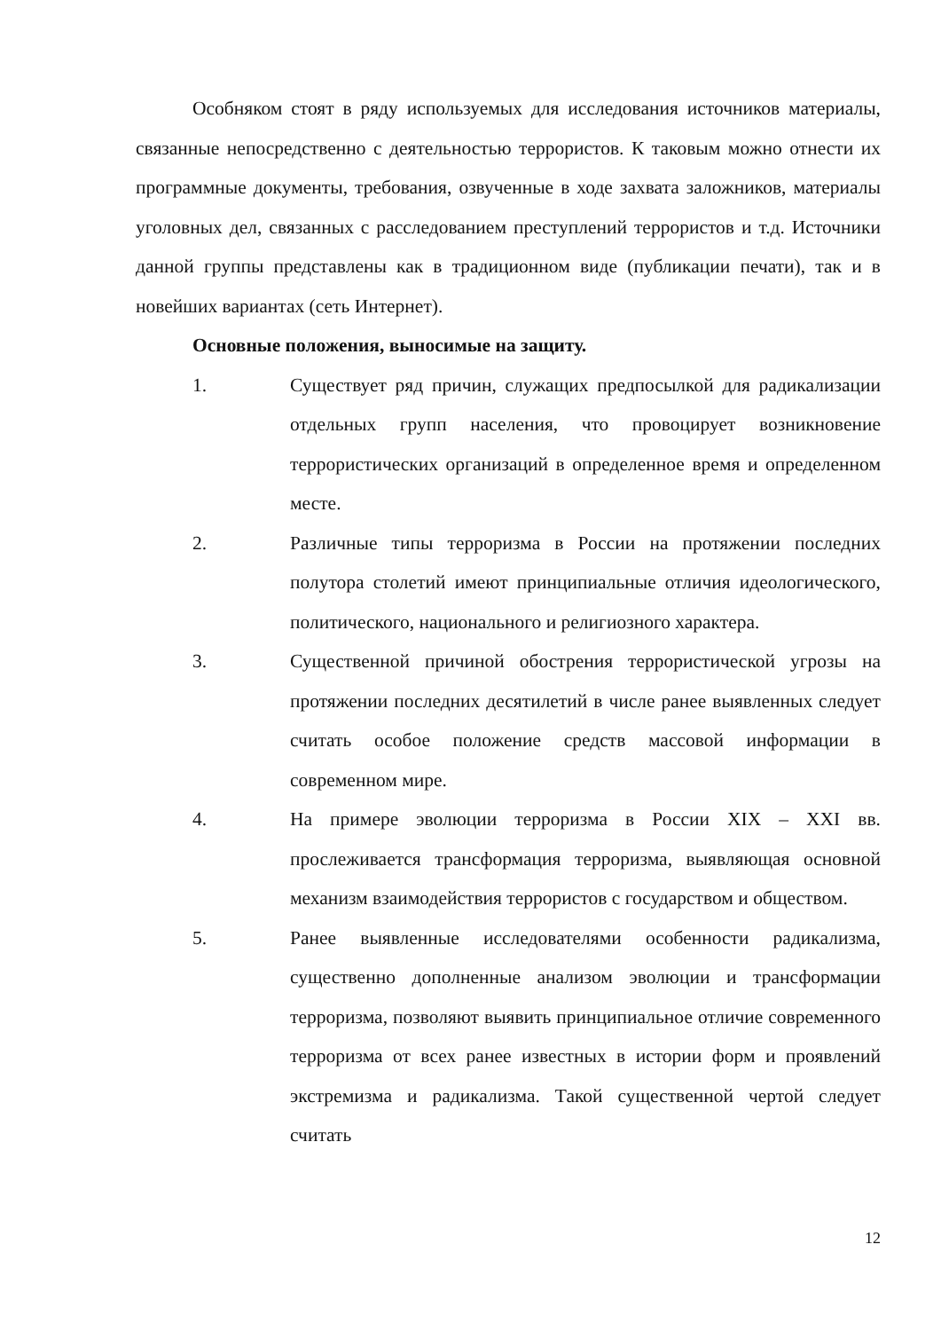Особняком стоят в ряду используемых для исследования источников материалы, связанные непосредственно с деятельностью террористов. К таковым можно отнести их программные документы, требования, озвученные в ходе захвата заложников, материалы уголовных дел, связанных с расследованием преступлений террористов и т.д. Источники данной группы представлены как в традиционном виде (публикации печати), так и в новейших вариантах (сеть Интернет).
Основные положения, выносимые на защиту.
1. Существует ряд причин, служащих предпосылкой для радикализации отдельных групп населения, что провоцирует возникновение террористических организаций в определенное время и определенном месте.
2. Различные типы терроризма в России на протяжении последних полутора столетий имеют принципиальные отличия идеологического, политического, национального и религиозного характера.
3. Существенной причиной обострения террористической угрозы на протяжении последних десятилетий в числе ранее выявленных следует считать особое положение средств массовой информации в современном мире.
4. На примере эволюции терроризма в России XIX – XXI вв. прослеживается трансформация терроризма, выявляющая основной механизм взаимодействия террористов с государством и обществом.
5. Ранее выявленные исследователями особенности радикализма, существенно дополненные анализом эволюции и трансформации терроризма, позволяют выявить принципиальное отличие современного терроризма от всех ранее известных в истории форм и проявлений экстремизма и радикализма. Такой существенной чертой следует считать
12